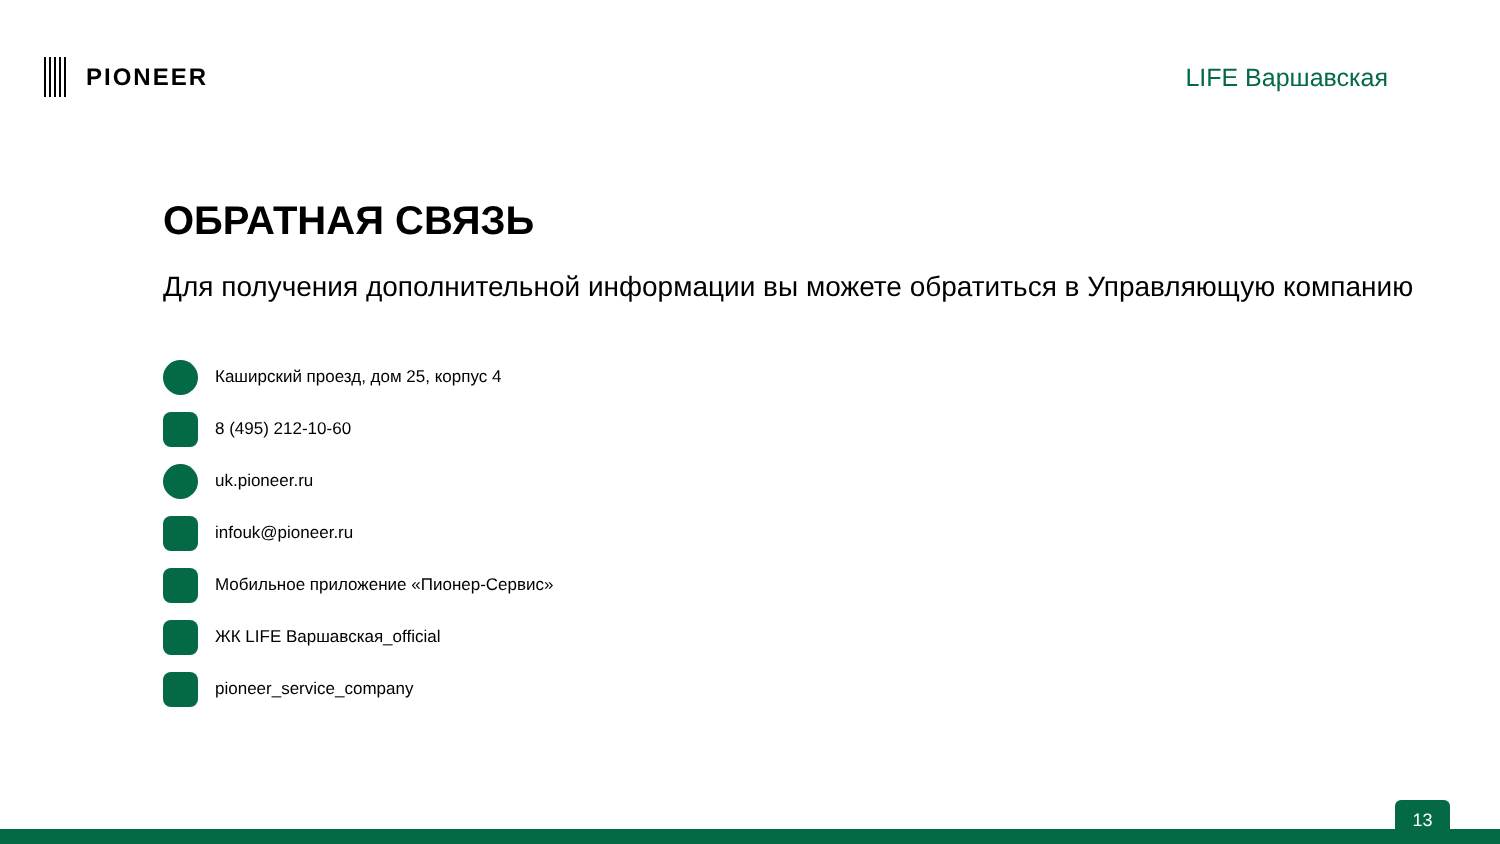PIONEER LIFE Варшавская
ОБРАТНАЯ СВЯЗЬ
Для получения дополнительной информации вы можете обратиться в Управляющую компанию
Каширский проезд, дом 25, корпус 4
8 (495) 212-10-60
uk.pioneer.ru
infouk@pioneer.ru
Мобильное приложение «Пионер-Сервис»
ЖК LIFE Варшавская_official
pioneer_service_company
13